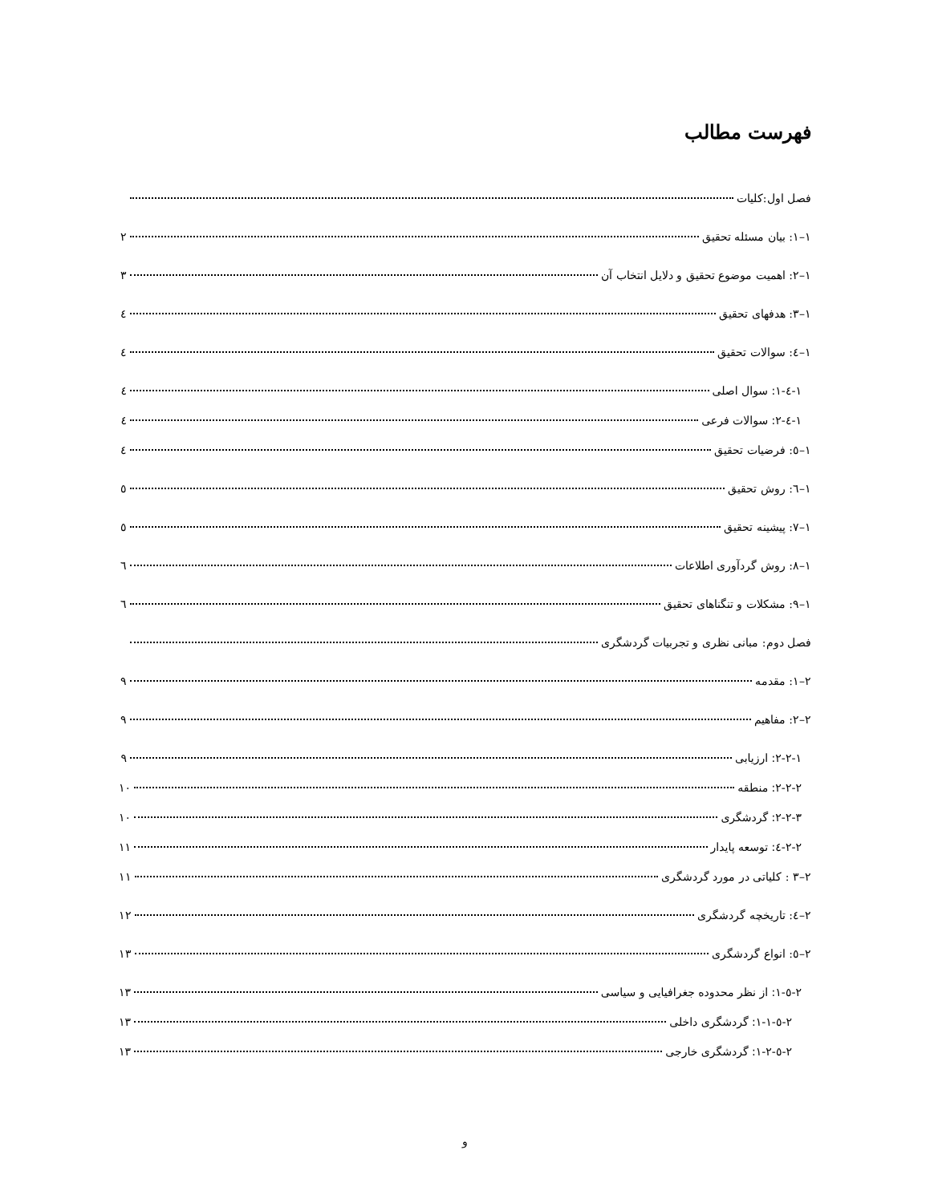فهرست مطالب
فصل اول:کلیات
۱–۱: بیان مسئله تحقیق ۲
۱–۲: اهمیت موضوع تحقیق و دلایل انتخاب آن ۳
۱–۳: هدفهای تحقیق ٤
۱–٤: سوالات تحقیق ٤
۱-٤-۱: سوال اصلی ٤
۱-٤-۲: سوالات فرعی ٤
۱–٥: فرضیات تحقیق ٤
۱–٦: روش تحقیق ٥
۱–۷: پیشینه تحقیق ٥
۱–۸: روش گردآوری اطلاعات ٦
۱–۹: مشکلات و تنگناهای تحقیق ٦
فصل دوم: مبانی نظری و تجربیات گردشگری
۲–۱: مقدمه ۹
۲–۲: مفاهیم ۹
۲-۲-۱: ارزیابی ۹
۲-۲-۲: منطقه ۱۰
۲-۲-۳: گردشگری ۱۰
۲-۲-٤: توسعه پایدار ۱۱
۲–۳ : کلیاتی در مورد گردشگری ۱۱
۲–٤: تاریخچه گردشگری ۱۲
۲–٥: انواع گردشگری ۱۳
۲-٥-۱: از نظر محدوده جغرافیایی و سیاسی ۱۳
۲-٥-۱-۱: گردشگری داخلی ۱۳
۲-٥-۱-۲: گردشگری خارجی ۱۳
و